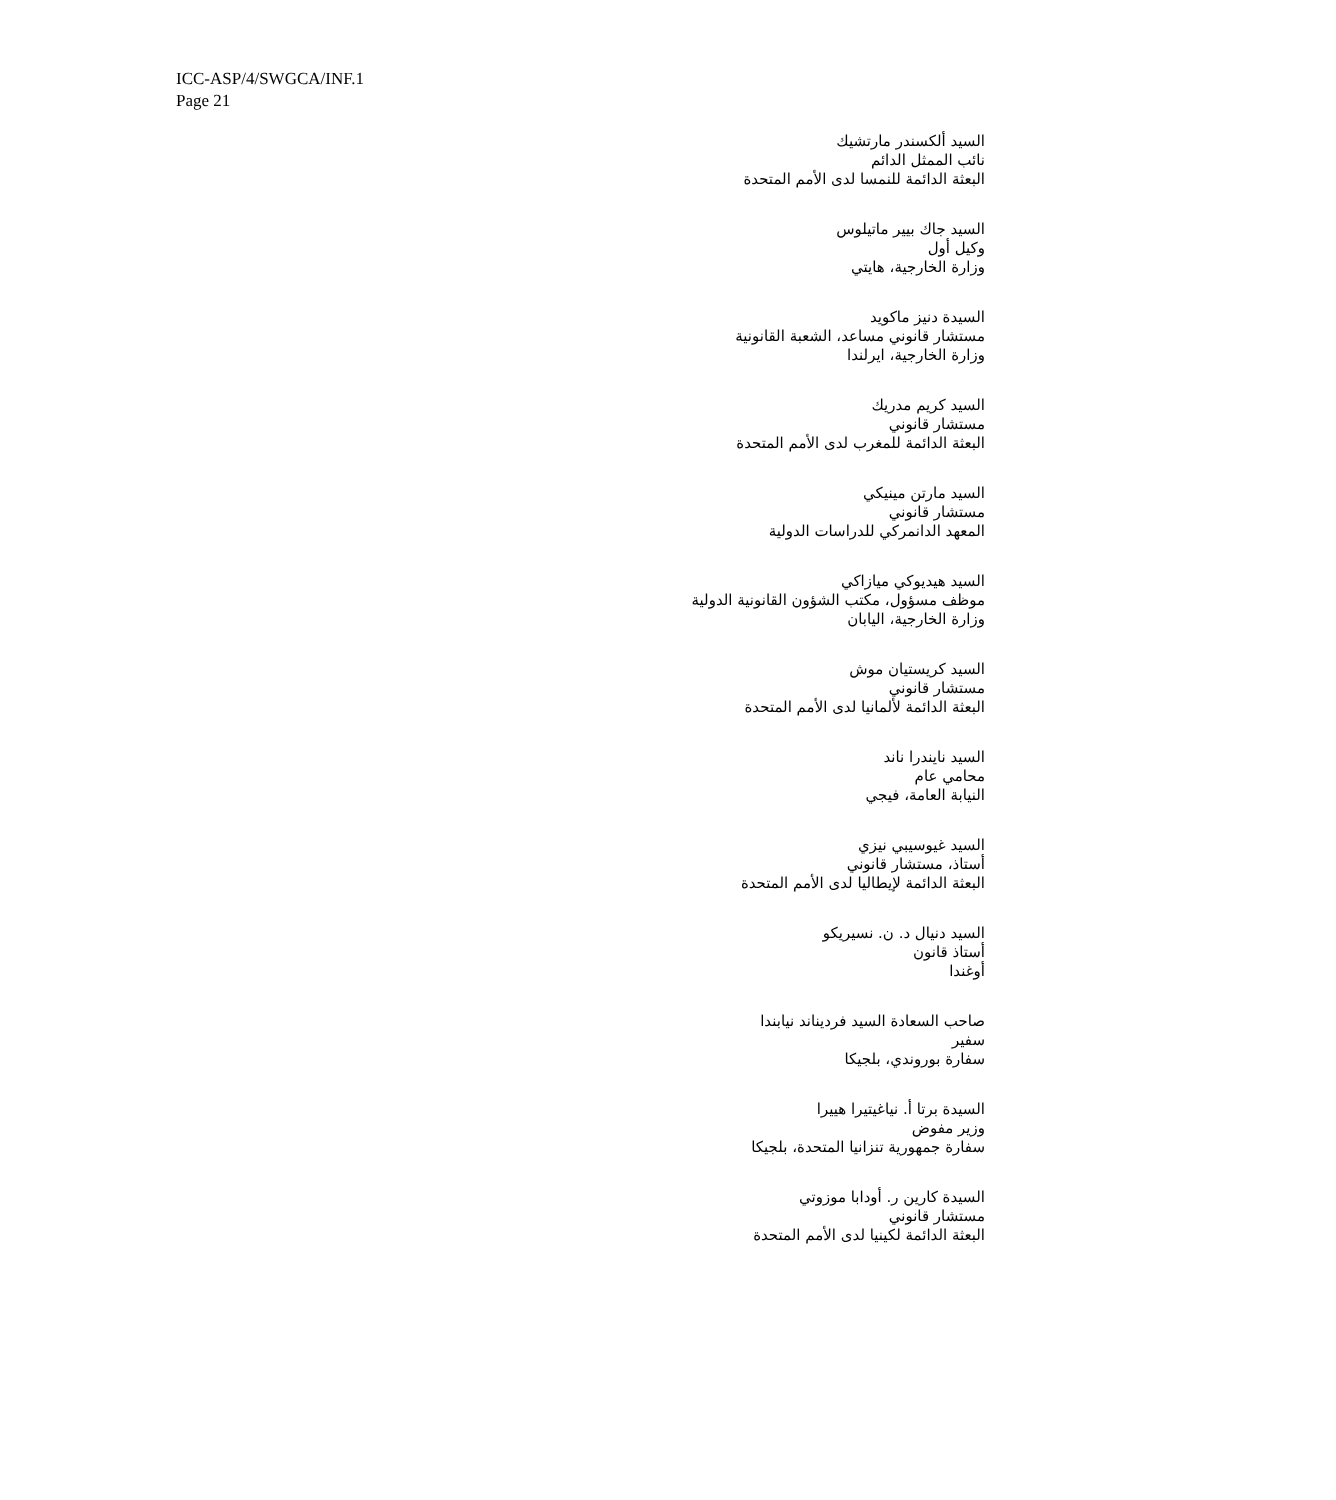ICC-ASP/4/SWGCA/INF.1
Page 21
السيد ألكسندر مارتشيك
نائب الممثل الدائم
البعثة الدائمة للنمسا لدى الأمم المتحدة
السيد جاك بيير ماتيلوس
وكيل أول
وزارة الخارجية، هايتي
السيدة دنيز ماكويد
مستشار قانوني مساعد، الشعبة القانونية
وزارة الخارجية، ايرلندا
السيد كريم مدريك
مستشار قانوني
البعثة الدائمة للمغرب لدى الأمم المتحدة
السيد مارتن مينيكي
مستشار قانوني
المعهد الدانمركي للدراسات الدولية
السيد هيديوكي ميازاكي
موظف مسؤول، مكتب الشؤون القانونية الدولية
وزارة الخارجية، اليابان
السيد كريستيان موش
مستشار قانوني
البعثة الدائمة لألمانيا لدى الأمم المتحدة
السيد نايندرا ناند
محامي عام
النيابة العامة، فيجي
السيد غيوسيبي نيزي
أستاذ، مستشار قانوني
البعثة الدائمة لإيطاليا لدى الأمم المتحدة
السيد دنيال د. ن. نسيريكو
أستاذ قانون
أوغندا
صاحب السعادة السيد فرديناند نيابندا
سفير
سفارة بوروندي، بلجيكا
السيدة برتا أ. نياغيتيرا هييرا
وزير مفوض
سفارة جمهورية تنزانيا المتحدة، بلجيكا
السيدة كارين ر. أودابا موزوتي
مستشار قانوني
البعثة الدائمة لكينيا لدى الأمم المتحدة